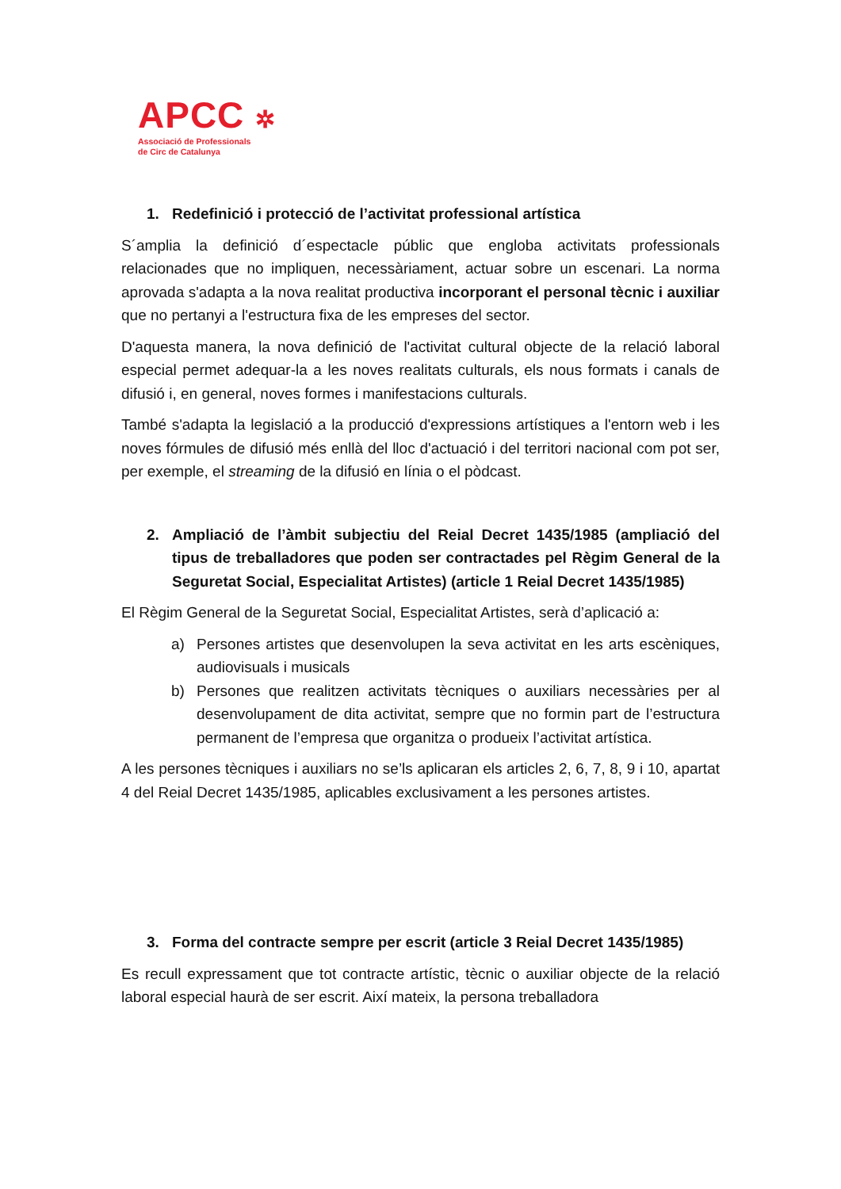APCC ✲
Associació de Professionals
de Circ de Catalunya
1. Redefinició i protecció de l’activitat professional artística
S´amplia la definició d´espectacle públic que engloba activitats professionals relacionades que no impliquen, necessàriament, actuar sobre un escenari. La norma aprovada s'adapta a la nova realitat productiva incorporant el personal tècnic i auxiliar que no pertanyi a l'estructura fixa de les empreses del sector.
D'aquesta manera, la nova definició de l'activitat cultural objecte de la relació laboral especial permet adequar-la a les noves realitats culturals, els nous formats i canals de difusió i, en general, noves formes i manifestacions culturals.
També s'adapta la legislació a la producció d'expressions artístiques a l'entorn web i les noves fórmules de difusió més enllà del lloc d'actuació i del territori nacional com pot ser, per exemple, el streaming de la difusió en línia o el pòdcast.
2. Ampliació de l’àmbit subjectiu del Reial Decret 1435/1985 (ampliació del tipus de treballadores que poden ser contractades pel Règim General de la Seguretat Social, Especialitat Artistes) (article 1 Reial Decret 1435/1985)
El Règim General de la Seguretat Social, Especialitat Artistes, serà d’aplicació a:
a) Persones artistes que desenvolupen la seva activitat en les arts escèniques, audiovisuals i musicals
b) Persones que realitzen activitats tècniques o auxiliars necessàries per al desenvolupament de dita activitat, sempre que no formin part de l’estructura permanent de l’empresa que organitza o produeix l’activitat artística.
A les persones tècniques i auxiliars no se’ls aplicaran els articles 2, 6, 7, 8, 9 i 10, apartat 4 del Reial Decret 1435/1985, aplicables exclusivament a les persones artistes.
3. Forma del contracte sempre per escrit (article 3 Reial Decret 1435/1985)
Es recull expressament que tot contracte artístic, tècnic o auxiliar objecte de la relació laboral especial haurà de ser escrit. Així mateix, la persona treballadora